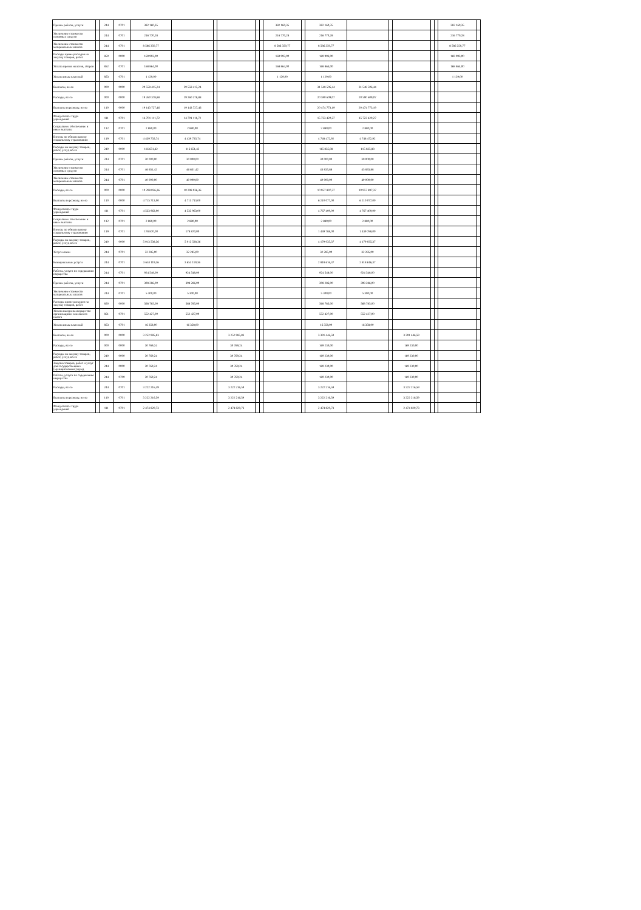| Прочие работы, услуги | | 244 | 0701 | 382 160,35 | | | | | | 382 160,35 | | 382 160,35 | | | | | | 382 160,35 | |
| Увеличение стоимости основных средств | | 244 | 0701 | 216 770,28 | | | | | | 216 770,28 | | 216 770,28 | | | | | | 216 770,28 | |
| Увеличение стоимости материальных запасов | | 244 | 0701 | 8 586 350,77 | | | | | | 8 586 350,77 | | 8 586 350,77 | | | | | | 8 586 350,77 | |
| Расходы кроме расходов на закупку товаров, работ | | 850 | 0000 | 169 993,00 | | | | | | 169 993,00 | | 169 993,00 | | | | | | 169 993,00 | |
| Уплата прочих налогов, сборов | | 852 | 0701 | 168 864,00 | | | | | | 168 864,00 | | 168 864,00 | | | | | | 168 864,00 | |
| Уплата иных платежей | | 853 | 0701 | 1 129,00 | | | | | | 1 129,00 | | 1 129,00 | | | | | | 1 129,00 | |
| Выплаты, всего | | 000 | 0000 | 29 558 415,24 | 29 558 415,24 | | | | | | | 31 548 506,44 | 31 548 506,44 | | | | | | |
| Расходы, всего | | 000 | 0000 | 19 260 378,88 | 19 260 378,88 | | | | | | | 20 590 609,07 | 20 590 609,07 | | | | | | |
| Выплаты персоналу, всего | | 110 | 0000 | 19 143 727,46 | 19 143 727,46 | | | | | | | 20 474 773,19 | 20 474 773,19 | | | | | | |
| Фонд оплаты труда учреждений | | 111 | 0701 | 14 701 111,72 | 14 701 111,72 | | | | | | | 15 723 420,27 | 15 723 420,27 | | | | | | |
| Социальное обеспечение и иные выплаты | | 112 | 0701 | 2 880,00 | 2 880,00 | | | | | | | 2 880,00 | 2 880,00 | | | | | | |
| Взносы по обязательному социальному страхованию | | 119 | 0701 | 4 439 735,74 | 4 439 735,74 | | | | | | | 4 748 472,92 | 4 748 472,92 | | | | | | |
| Расходы на закупку товаров, работ, услуг, всего | | 240 | 0000 | 116 651,42 | 116 651,42 | | | | | | | 115 835,88 | 115 835,88 | | | | | | |
| Прочие работы, услуги | | 244 | 0701 | 30 000,00 | 30 000,00 | | | | | | | 30 000,00 | 30 000,00 | | | | | | |
| Увеличение стоимости основных средств | | 244 | 0701 | 46 651,42 | 46 651,42 | | | | | | | 45 835,88 | 45 835,88 | | | | | | |
| Увеличение стоимости материальных запасов | | 244 | 0701 | 40 000,00 | 40 000,00 | | | | | | | 40 000,00 | 40 000,00 | | | | | | |
| Расходы, всего | | 000 | 0000 | 10 298 036,36 | 10 298 036,36 | | | | | | | 10 957 897,37 | 10 957 897,37 | | | | | | |
| Выплаты персоналу, всего | | 110 | 0000 | 4 715 713,00 | 4 715 713,00 | | | | | | | 6 210 077,00 | 6 210 077,00 | | | | | | |
| Фонд оплаты труда учреждений | | 111 | 0701 | 4 533 963,00 | 4 533 963,00 | | | | | | | 4 767 409,00 | 4 767 409,00 | | | | | | |
| Социальное обеспечение и иные выплаты | | 112 | 0701 | 2 880,00 | 2 880,00 | | | | | | | 2 880,00 | 2 880,00 | | | | | | |
| Взносы по обязательному социальному страхованию | | 119 | 0701 | 178 870,00 | 178 870,00 | | | | | | | 1 439 788,00 | 1 439 788,00 | | | | | | |
| Расходы на закупку товаров, работ, услуг, всего | | 240 | 0000 | 5 013 538,36 | 5 013 538,36 | | | | | | | 4 179 035,37 | 4 179 035,37 | | | | | | |
| Услуги связи | | 244 | 0701 | 32 285,00 | 32 285,00 | | | | | | | 32 285,00 | 32 285,00 | | | | | | |
| Коммунальные услуги | | 244 | 0701 | 3 653 119,36 | 3 653 119,36 | | | | | | | 2 818 616,37 | 2 818 616,37 | | | | | | |
| Работы, услуги по содержанию имущества | | 244 | 0701 | 924 548,00 | 924 548,00 | | | | | | | 924 548,00 | 924 548,00 | | | | | | |
| Прочие работы, услуги | | 244 | 0701 | 398 286,00 | 398 286,00 | | | | | | | 398 286,00 | 398 286,00 | | | | | | |
| Увеличение стоимости материальных запасов | | 244 | 0701 | 5 300,00 | 5 300,00 | | | | | | | 5 300,00 | 5 300,00 | | | | | | |
| Расходы кроме расходов на закупку товаров, работ | | 850 | 0000 | 568 785,00 | 568 785,00 | | | | | | | 568 785,00 | 568 785,00 | | | | | | |
| Уплата налога на имущество организаций и земельного налога | | 851 | 0701 | 552 427,00 | 552 427,00 | | | | | | | 552 427,00 | 552 427,00 | | | | | | |
| Уплата иных платежей | | 853 | 0701 | 16 358,00 | 16 358,00 | | | | | | | 16 358,00 | 16 358,00 | | | | | | |
| Выплаты, всего | | 000 | 0000 | 3 252 985,83 | | | 3 252 985,83 | | | | | 3 391 446,59 | | | 3 391 446,59 | | | | |
| Расходы, всего | | 000 | 0000 | 30 769,24 | | | 30 769,24 | | | | | 169 230,00 | | | 169 230,00 | | | | |
| Расходы на закупку товаров, работ, услуг, всего | | 240 | 0000 | 30 769,24 | | | 30 769,24 | | | | | 169 230,00 | | | 169 230,00 | | | | |
| Закупка товаров, работ и услуг для государственных (муниципальных) нужд | | 244 | 0000 | 30 769,24 | | | 30 769,24 | | | | | 169 230,00 | | | 169 230,00 | | | | |
| Работы, услуги по содержанию имущества | | 244 | 0709 | 30 769,24 | | | 30 769,24 | | | | | 169 230,00 | | | 169 230,00 | | | | |
| Расходы, всего | | 244 | 0701 | 3 222 216,59 | | | 3 222 216,59 | | | | | 3 222 216,59 | | | 3 222 216,59 | | | | |
| Выплаты персоналу, всего | | 110 | 0701 | 3 222 216,59 | | | 3 222 216,59 | | | | | 3 222 216,59 | | | 3 222 216,59 | | | | |
| Фонд оплаты труда учреждений | | 111 | 0701 | 2 474 820,73 | | | 2 474 820,73 | | | | | 2 474 820,73 | | | 2 474 820,73 | | | | |